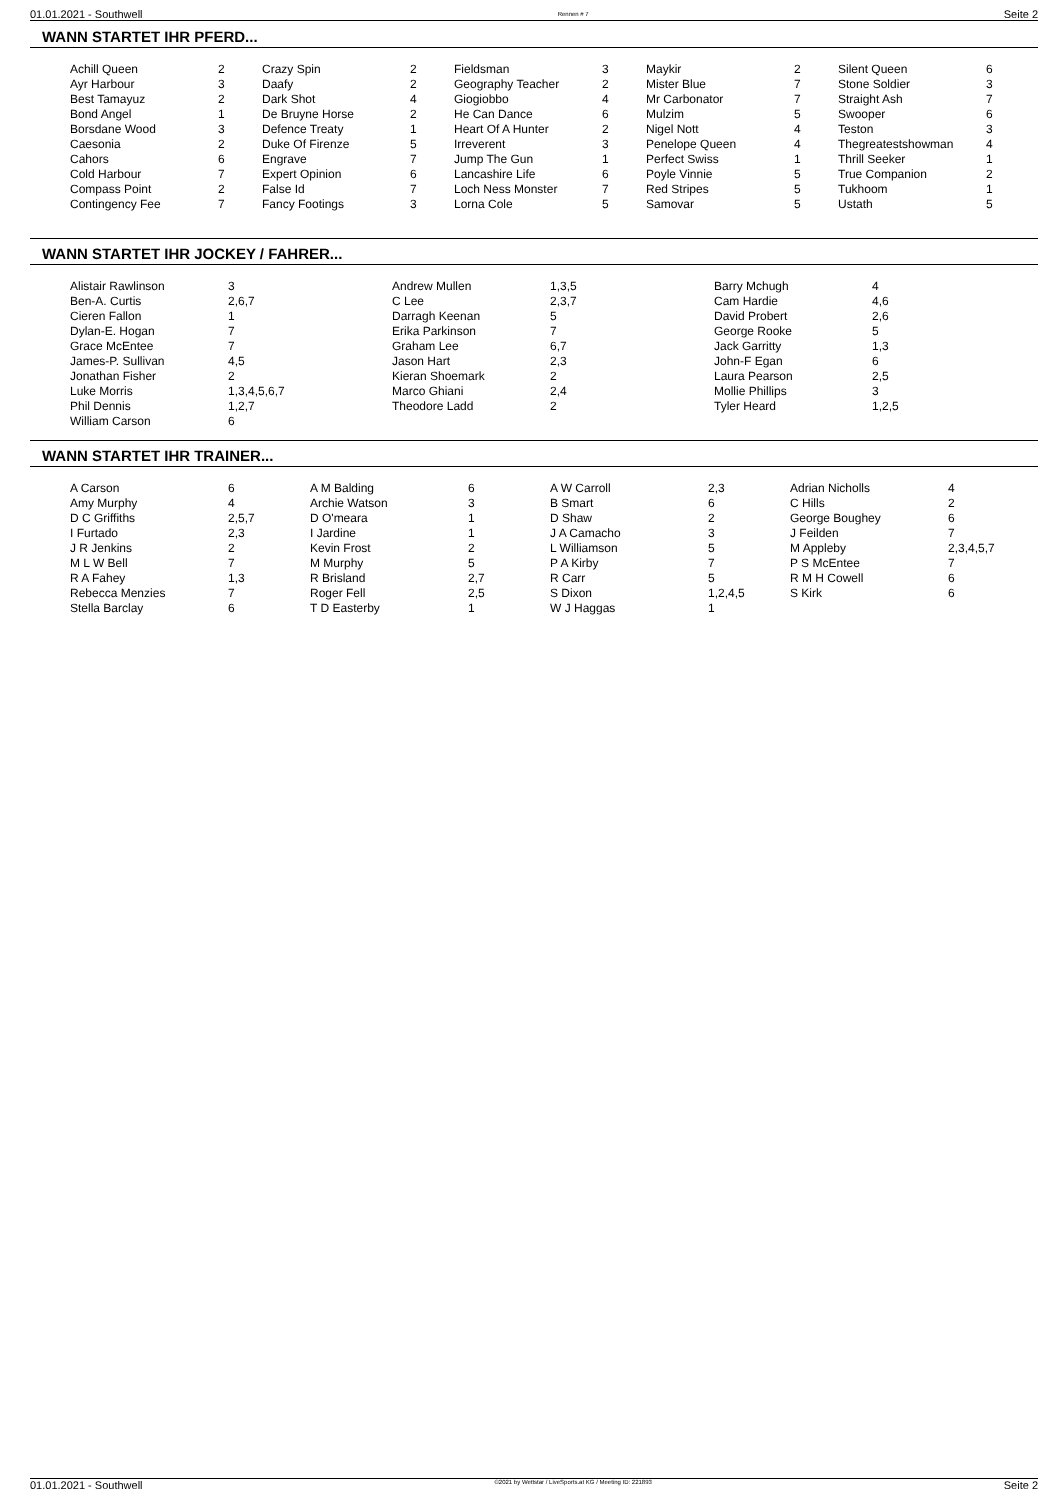01.01.2021 - Southwell Rennen # 7 Seite 2
WANN STARTET IHR PFERD...
| Achill Queen | 2 | Crazy Spin | 2 | Fieldsman | 3 | Maykir | 2 | Silent Queen | 6 |
| Ayr Harbour | 3 | Daafy | 2 | Geography Teacher | 2 | Mister Blue | 7 | Stone Soldier | 3 |
| Best Tamayuz | 2 | Dark Shot | 4 | Giogiobbo | 4 | Mr Carbonator | 7 | Straight Ash | 7 |
| Bond Angel | 1 | De Bruyne Horse | 2 | He Can Dance | 6 | Mulzim | 5 | Swooper | 6 |
| Borsdane Wood | 3 | Defence Treaty | 1 | Heart Of A Hunter | 2 | Nigel Nott | 4 | Teston | 3 |
| Caesonia | 2 | Duke Of Firenze | 5 | Irreverent | 3 | Penelope Queen | 4 | Thegreatestshowman | 4 |
| Cahors | 6 | Engrave | 7 | Jump The Gun | 1 | Perfect Swiss | 1 | Thrill Seeker | 1 |
| Cold Harbour | 7 | Expert Opinion | 6 | Lancashire Life | 6 | Poyle Vinnie | 5 | True Companion | 2 |
| Compass Point | 2 | False Id | 7 | Loch Ness Monster | 7 | Red Stripes | 5 | Tukhoom | 1 |
| Contingency Fee | 7 | Fancy Footings | 3 | Lorna Cole | 5 | Samovar | 5 | Ustath | 5 |
WANN STARTET IHR JOCKEY / FAHRER...
| Alistair Rawlinson | 3 | Andrew Mullen | 1,3,5 | Barry Mchugh | 4 |
| Ben-A. Curtis | 2,6,7 | C Lee | 2,3,7 | Cam Hardie | 4,6 |
| Cieren Fallon | 1 | Darragh Keenan | 5 | David Probert | 2,6 |
| Dylan-E. Hogan | 7 | Erika Parkinson | 7 | George Rooke | 5 |
| Grace McEntee | 7 | Graham Lee | 6,7 | Jack Garritty | 1,3 |
| James-P. Sullivan | 4,5 | Jason Hart | 2,3 | John-F Egan | 6 |
| Jonathan Fisher | 2 | Kieran Shoemark | 2 | Laura Pearson | 2,5 |
| Luke Morris | 1,3,4,5,6,7 | Marco Ghiani | 2,4 | Mollie Phillips | 3 |
| Phil Dennis | 1,2,7 | Theodore Ladd | 2 | Tyler Heard | 1,2,5 |
| William Carson | 6 | | | | |
WANN STARTET IHR TRAINER...
| A Carson | 6 | A M Balding | 6 | A W Carroll | 2,3 | Adrian Nicholls | 4 |
| Amy Murphy | 4 | Archie Watson | 3 | B Smart | 6 | C Hills | 2 |
| D C Griffiths | 2,5,7 | D O'meara | 1 | D Shaw | 2 | George Boughey | 6 |
| I Furtado | 2,3 | I Jardine | 1 | J A Camacho | 3 | J Feilden | 7 |
| J R Jenkins | 2 | Kevin Frost | 2 | L Williamson | 5 | M Appleby | 2,3,4,5,7 |
| M L W Bell | 7 | M Murphy | 5 | P A Kirby | 7 | P S McEntee | 7 |
| R A Fahey | 1,3 | R Brisland | 2,7 | R Carr | 5 | R M H Cowell | 6 |
| Rebecca Menzies | 7 | Roger Fell | 2,5 | S Dixon | 1,2,4,5 | S Kirk | 6 |
| Stella Barclay | 6 | T D Easterby | 1 | W J Haggas | 1 | | |
01.01.2021 - Southwell ©2021 by Wettstar / LiveSports.at KG / Meeting ID: 221893 Seite 2